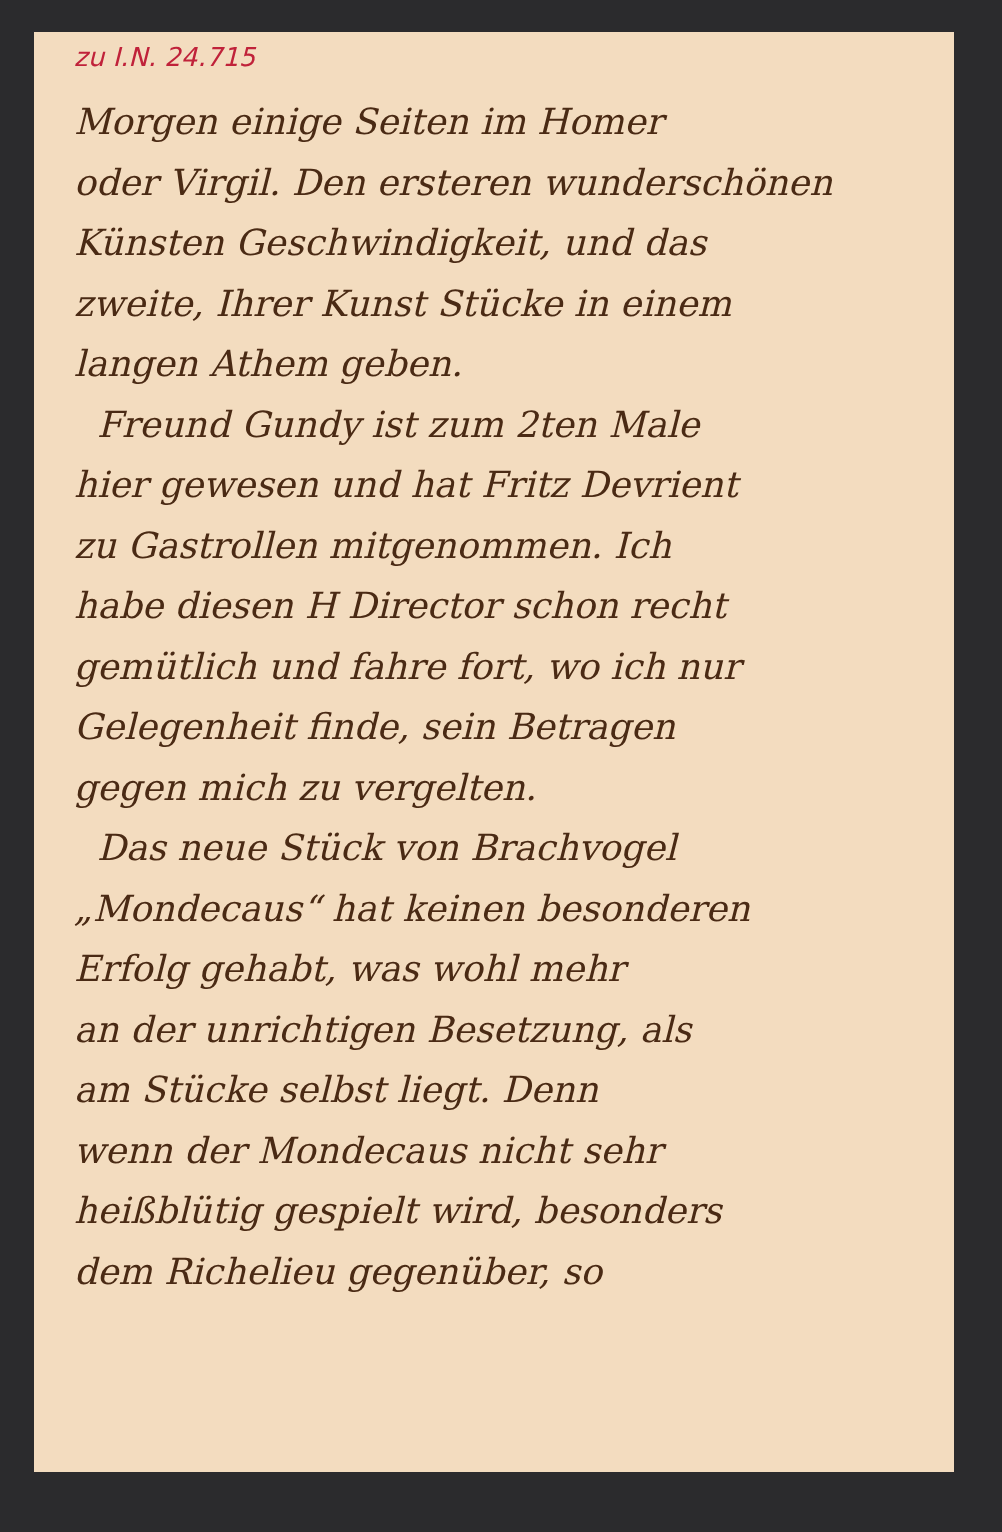zu I.N. 24.715
Morgen einige Seiten im Homer
oder Virgil. Den ersteren wunderschönen
Künsten Geschwindigkeit, und das
zweite, Ihrer Kunst Stücke in einem
langen Athem geben.
Freund Gundy ist zum 2ten Male
hier gewesen und hat Fritz Devrient
zu Gastrollen mitgenommen. Ich
habe diesen H Director schon recht
gemütlich und fahre fort, wo ich nur
Gelegenheit finde, sein Betragen
gegen mich zu vergelten.
Das neue Stück von Brachvogel
„Mondecaus“ hat keinen besonderen
Erfolg gehabt, was wohl mehr
an der unrichtigen Besetzung, als
am Stücke selbst liegt. Denn
wenn der Mondecaus nicht sehr
heißblütig gespielt wird, besonders
dem Richelieu gegenüber, so